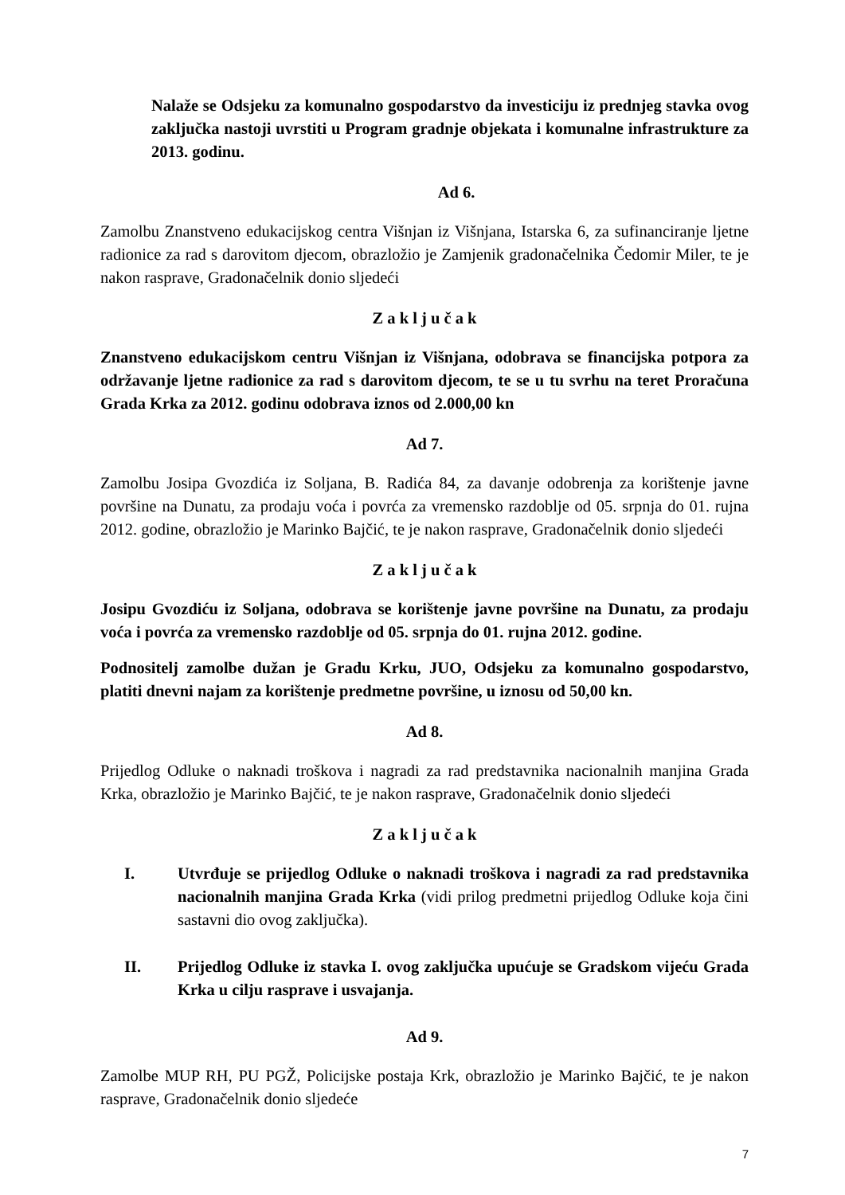Nalaže se Odsjeku za komunalno gospodarstvo da investiciju iz prednjeg stavka ovog zaključka nastoji uvrstiti u Program gradnje objekata i komunalne infrastrukture za 2013. godinu.
Ad 6.
Zamolbu Znanstveno edukacijskog centra Višnjan iz Višnjana, Istarska 6, za sufinanciranje ljetne radionice za rad s darovitom djecom, obrazložio je Zamjenik gradonačelnika Čedomir Miler, te je nakon rasprave, Gradonačelnik donio sljedeći
Z a k l j u č a k
Znanstveno edukacijskom centru Višnjan iz Višnjana, odobrava se financijska potpora za održavanje ljetne radionice za rad s darovitom djecom, te se u tu svrhu na teret Proračuna Grada Krka za 2012. godinu odobrava iznos od 2.000,00 kn
Ad 7.
Zamolbu Josipa Gvozdića iz Soljana, B. Radića 84, za davanje odobrenja za korištenje javne površine na Dunatu, za prodaju voća i povrća za vremensko razdoblje od 05. srpnja do 01. rujna 2012. godine, obrazložio je Marinko Bajčić, te je nakon rasprave, Gradonačelnik donio sljedeći
Z a k l j u č a k
Josipu Gvozdiću iz Soljana, odobrava se korištenje javne površine na Dunatu, za prodaju voća i povrća za vremensko razdoblje od 05. srpnja do 01. rujna 2012. godine.
Podnositelj zamolbe dužan je Gradu Krku, JUO, Odsjeku za komunalno gospodarstvo, platiti dnevni najam za korištenje predmetne površine, u iznosu od 50,00 kn.
Ad 8.
Prijedlog Odluke o naknadi troškova i nagradi za rad predstavnika nacionalnih manjina Grada Krka, obrazložio je Marinko Bajčić, te je nakon rasprave, Gradonačelnik donio sljedeći
Z a k l j u č a k
I. Utvrđuje se prijedlog Odluke o naknadi troškova i nagradi za rad predstavnika nacionalnih manjina Grada Krka (vidi prilog predmetni prijedlog Odluke koja čini sastavni dio ovog zaključka).
II. Prijedlog Odluke iz stavka I. ovog zaključka upućuje se Gradskom vijeću Grada Krka u cilju rasprave i usvajanja.
Ad 9.
Zamolbe MUP RH, PU PGŽ, Policijske postaja Krk, obrazložio je Marinko Bajčić, te je nakon rasprave, Gradonačelnik donio sljedeće
7